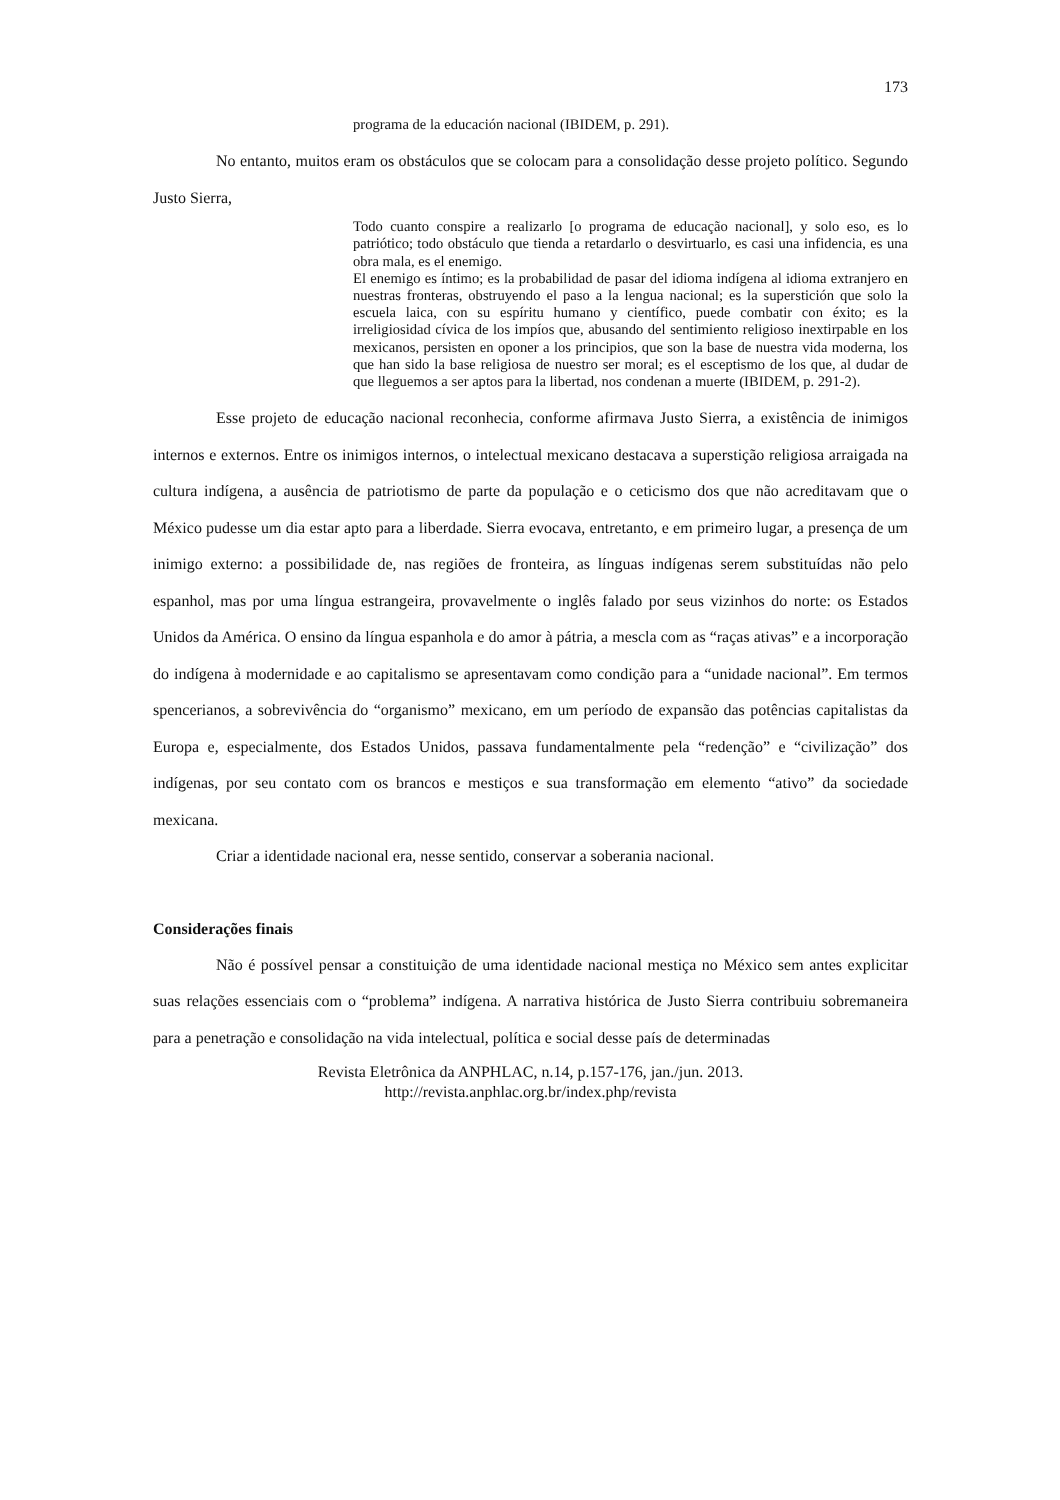173
programa de la educación nacional (IBIDEM, p. 291).
No entanto, muitos eram os obstáculos que se colocam para a consolidação desse projeto político. Segundo Justo Sierra,
Todo cuanto conspire a realizarlo [o programa de educação nacional], y solo eso, es lo patriótico; todo obstáculo que tienda a retardarlo o desvirtuarlo, es casi una infidencia, es una obra mala, es el enemigo.
El enemigo es íntimo; es la probabilidad de pasar del idioma indígena al idioma extranjero en nuestras fronteras, obstruyendo el paso a la lengua nacional; es la superstición que solo la escuela laica, con su espíritu humano y científico, puede combatir con éxito; es la irreligiosidad cívica de los impíos que, abusando del sentimiento religioso inextirpable en los mexicanos, persisten en oponer a los principios, que son la base de nuestra vida moderna, los que han sido la base religiosa de nuestro ser moral; es el esceptismo de los que, al dudar de que lleguemos a ser aptos para la libertad, nos condenan a muerte (IBIDEM, p. 291-2).
Esse projeto de educação nacional reconhecia, conforme afirmava Justo Sierra, a existência de inimigos internos e externos. Entre os inimigos internos, o intelectual mexicano destacava a superstição religiosa arraigada na cultura indígena, a ausência de patriotismo de parte da população e o ceticismo dos que não acreditavam que o México pudesse um dia estar apto para a liberdade. Sierra evocava, entretanto, e em primeiro lugar, a presença de um inimigo externo: a possibilidade de, nas regiões de fronteira, as línguas indígenas serem substituídas não pelo espanhol, mas por uma língua estrangeira, provavelmente o inglês falado por seus vizinhos do norte: os Estados Unidos da América. O ensino da língua espanhola e do amor à pátria, a mescla com as “raças ativas” e a incorporação do indígena à modernidade e ao capitalismo se apresentavam como condição para a “unidade nacional”. Em termos spencerianos, a sobrevivência do “organismo” mexicano, em um período de expansão das potências capitalistas da Europa e, especialmente, dos Estados Unidos, passava fundamentalmente pela “redenção” e “civilização” dos indígenas, por seu contato com os brancos e mestiços e sua transformação em elemento “ativo” da sociedade mexicana.
Criar a identidade nacional era, nesse sentido, conservar a soberania nacional.
Considerações finais
Não é possível pensar a constituição de uma identidade nacional mestiça no México sem antes explicitar suas relações essenciais com o “problema” indígena. A narrativa histórica de Justo Sierra contribuiu sobremaneira para a penetração e consolidação na vida intelectual, política e social desse país de determinadas
Revista Eletrônica da ANPHLAC, n.14, p.157-176, jan./jun. 2013.
http://revista.anphlac.org.br/index.php/revista